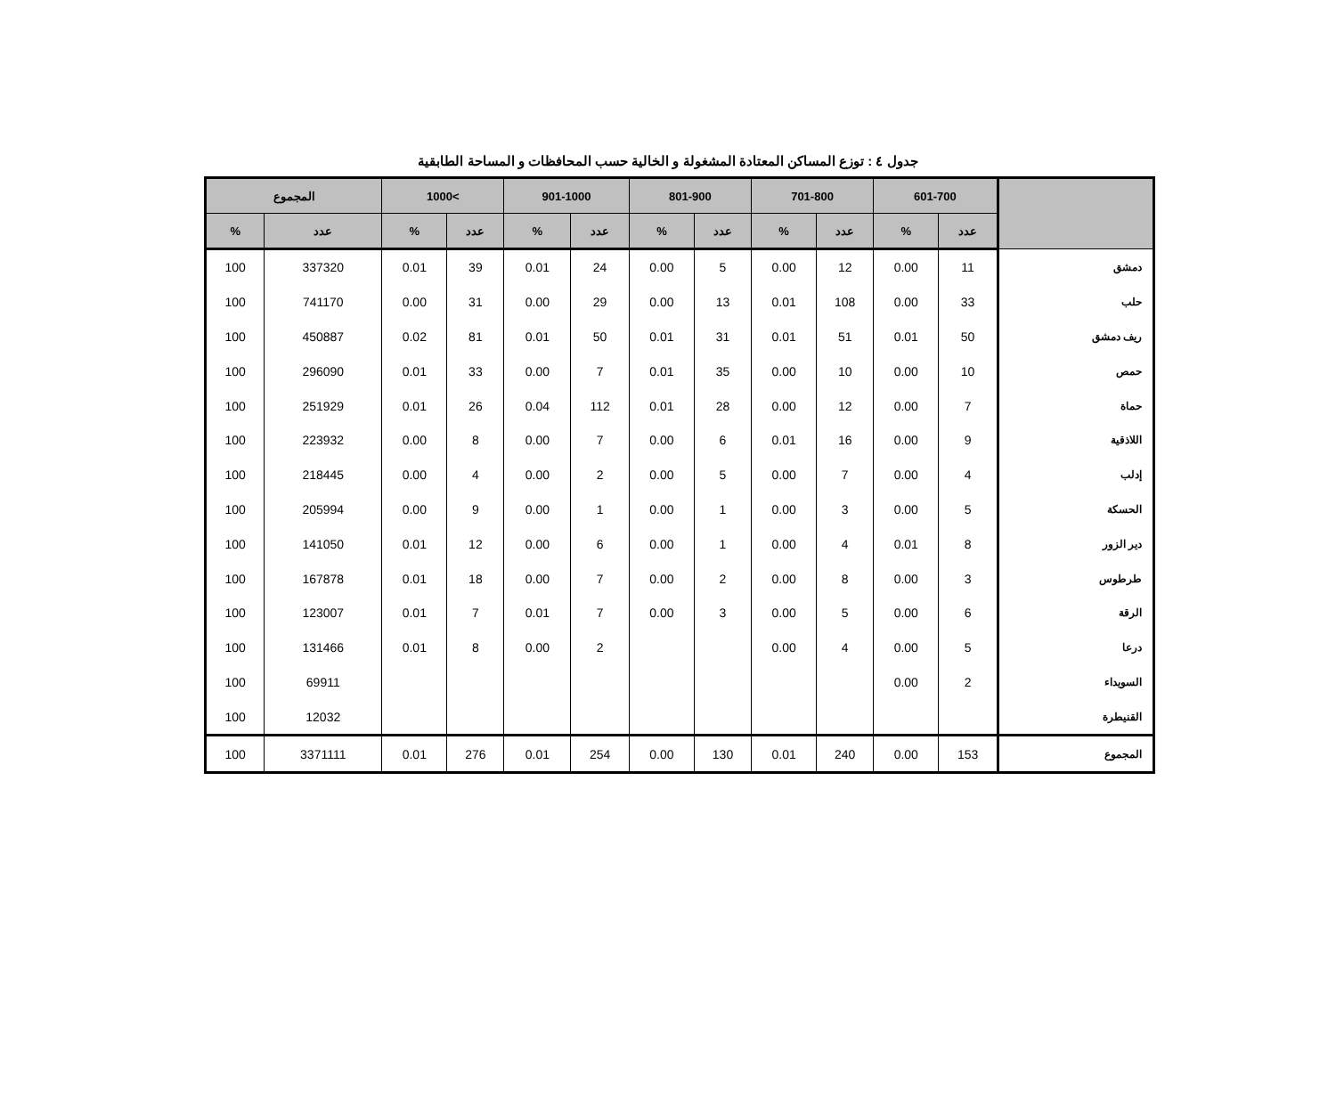جدول ٤ : توزع المساكن المعتادة المشغولة و الخالية حسب المحافظات و المساحة الطابقية
| | 601-700 | | 701-800 | | 801-900 | | 901-1000 | | >1000 | | المجموع | |
| --- | --- | --- | --- | --- | --- | --- | --- | --- | --- | --- | --- | --- |
| | عدد | % | عدد | % | عدد | % | عدد | % | عدد | % | عدد | % |
| دمشق | 11 | 0.00 | 12 | 0.00 | 5 | 0.00 | 24 | 0.01 | 39 | 0.01 | 337320 | 100 |
| حلب | 33 | 0.00 | 108 | 0.01 | 13 | 0.00 | 29 | 0.00 | 31 | 0.00 | 741170 | 100 |
| ريف دمشق | 50 | 0.01 | 51 | 0.01 | 31 | 0.01 | 50 | 0.01 | 81 | 0.02 | 450887 | 100 |
| حمص | 10 | 0.00 | 10 | 0.00 | 35 | 0.01 | 7 | 0.00 | 33 | 0.01 | 296090 | 100 |
| حماة | 7 | 0.00 | 12 | 0.00 | 28 | 0.01 | 112 | 0.04 | 26 | 0.01 | 251929 | 100 |
| اللاذقية | 9 | 0.00 | 16 | 0.01 | 6 | 0.00 | 7 | 0.00 | 8 | 0.00 | 223932 | 100 |
| إدلب | 4 | 0.00 | 7 | 0.00 | 5 | 0.00 | 2 | 0.00 | 4 | 0.00 | 218445 | 100 |
| الحسكة | 5 | 0.00 | 3 | 0.00 | 1 | 0.00 | 1 | 0.00 | 9 | 0.00 | 205994 | 100 |
| دير الزور | 8 | 0.01 | 4 | 0.00 | 1 | 0.00 | 6 | 0.00 | 12 | 0.01 | 141050 | 100 |
| طرطوس | 3 | 0.00 | 8 | 0.00 | 2 | 0.00 | 7 | 0.00 | 18 | 0.01 | 167878 | 100 |
| الرقة | 6 | 0.00 | 5 | 0.00 | 3 | 0.00 | 7 | 0.01 | 7 | 0.01 | 123007 | 100 |
| درعا | 5 | 0.00 | 4 | 0.00 | | | 2 | 0.00 | 8 | 0.01 | 131466 | 100 |
| السويداء | 2 | 0.00 | | | | | | | | | 69911 | 100 |
| القنيطرة | | | | | | | | | | | 12032 | 100 |
| المجموع | 153 | 0.00 | 240 | 0.01 | 130 | 0.00 | 254 | 0.01 | 276 | 0.01 | 3371111 | 100 |